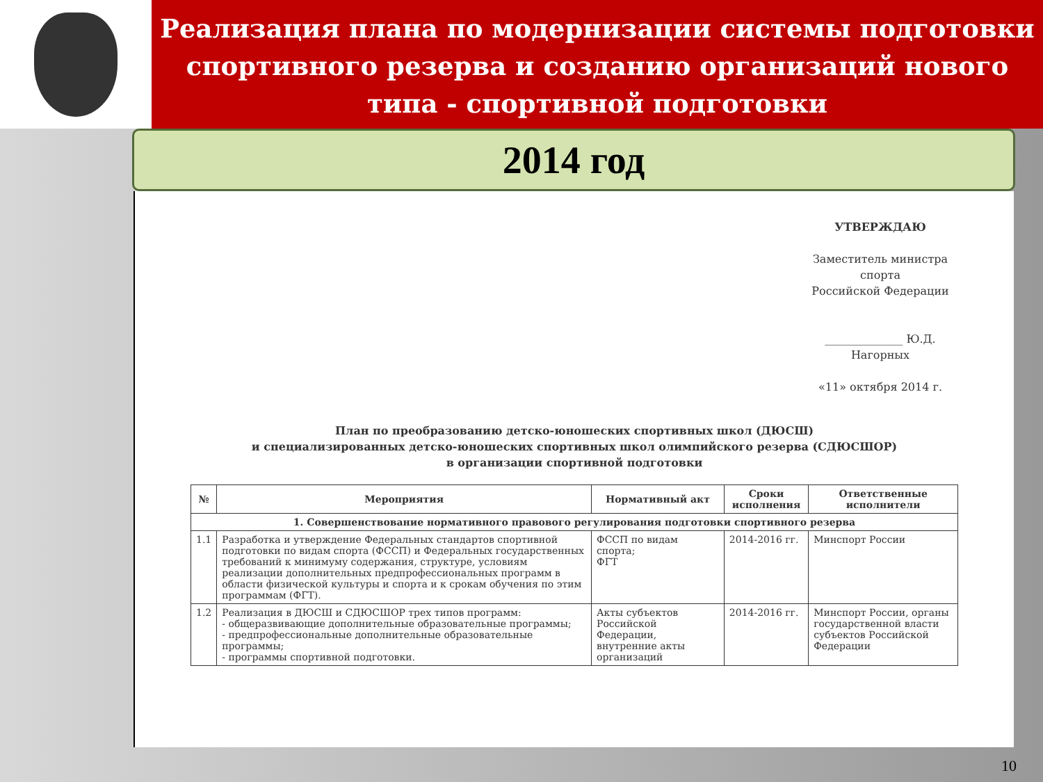Реализация плана по модернизации системы подготовки спортивного резерва и созданию организаций нового типа - спортивной подготовки
2014 год
УТВЕРЖДАЮ
Заместитель министра спорта
Российской Федерации
______________ Ю.Д. Нагорных
«11» октября 2014 г.
План по преобразованию детско-юношеских спортивных школ (ДЮСШ)
и специализированных детско-юношеских спортивных школ олимпийского резерва (СДЮСШОР)
в организации спортивной подготовки
| № | Мероприятия | Нормативный акт | Сроки исполнения | Ответственные исполнители |
| --- | --- | --- | --- | --- |
| 1. Совершенствование нормативного правового регулирования подготовки спортивного резерва | | | | |
| 1.1 | Разработка и утверждение Федеральных стандартов спортивной подготовки по видам спорта (ФССП) и Федеральных государственных требований к минимуму содержания, структуре, условиям реализации дополнительных предпрофессиональных программ в области физической культуры и спорта и к срокам обучения по этим программам (ФГТ). | ФССП по видам спорта; ФГТ | 2014-2016 гг. | Минспорт России |
| 1.2 | Реализация в ДЮСШ и СДЮСШОР трех типов программ: - общеразвивающие дополнительные образовательные программы; - предпрофессиональные дополнительные образовательные программы; - программы спортивной подготовки. | Акты субъектов Российской Федерации, внутренние акты организаций | 2014-2016 гг. | Минспорт России, органы государственной власти субъектов Российской Федерации |
10